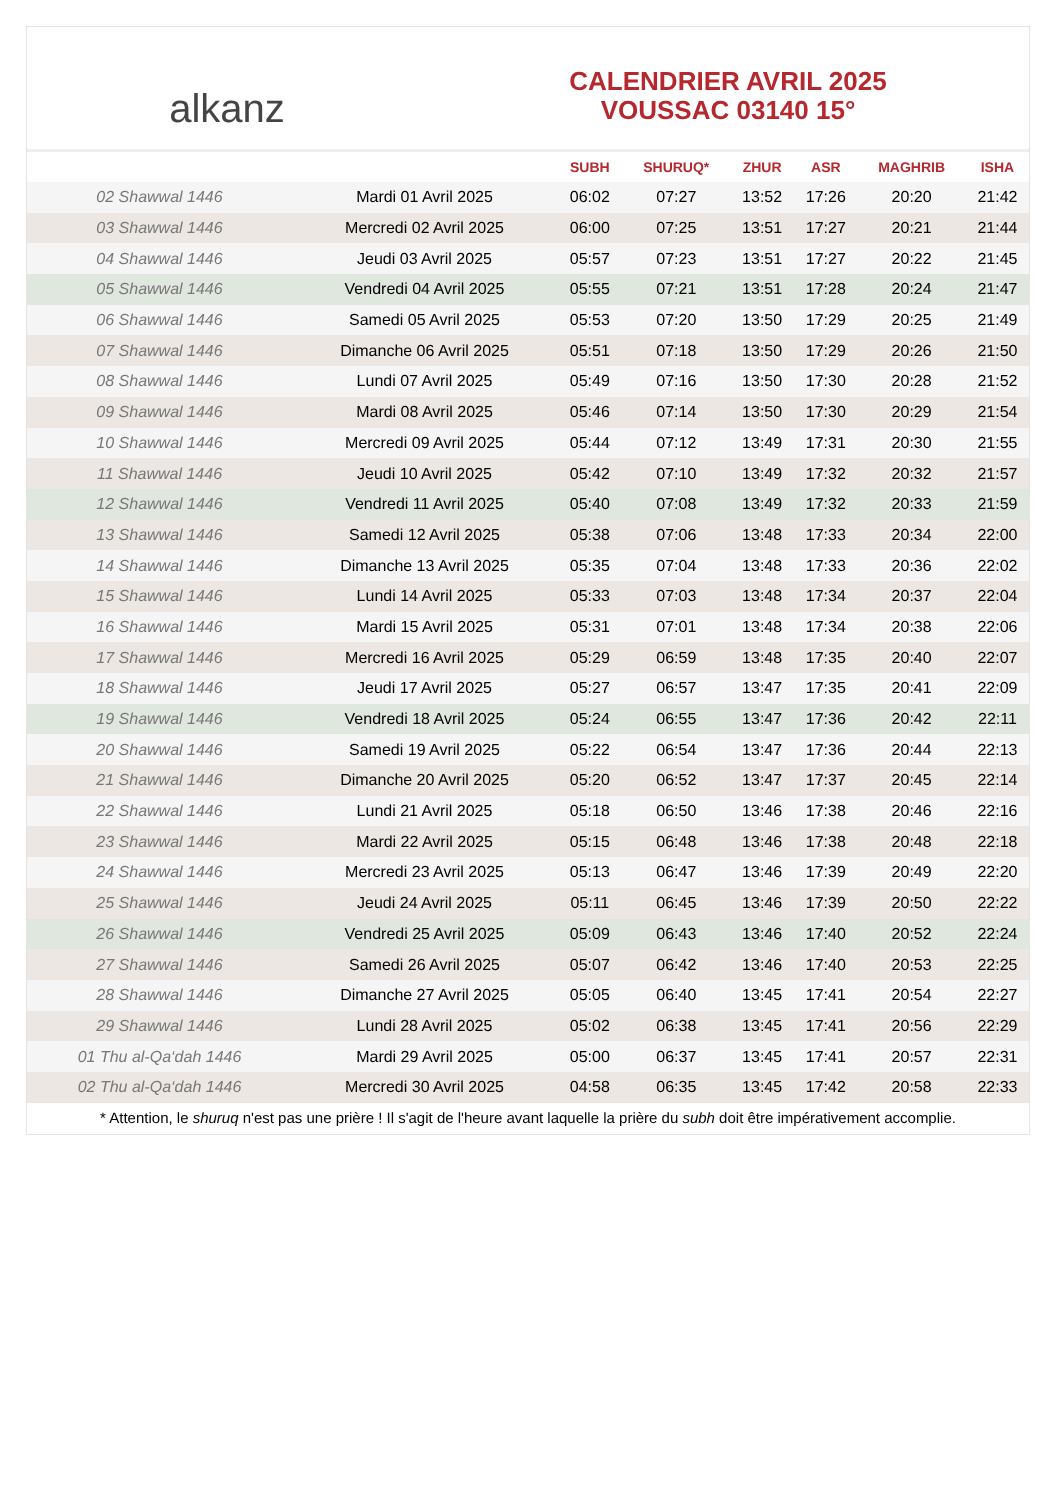alkanz
CALENDRIER AVRIL 2025
VOUSSAC 03140 15°
| | | SUBH | SHURUQ* | ZHUR | ASR | MAGHRIB | ISHA |
| --- | --- | --- | --- | --- | --- | --- | --- |
| 02 Shawwal 1446 | Mardi 01 Avril 2025 | 06:02 | 07:27 | 13:52 | 17:26 | 20:20 | 21:42 |
| 03 Shawwal 1446 | Mercredi 02 Avril 2025 | 06:00 | 07:25 | 13:51 | 17:27 | 20:21 | 21:44 |
| 04 Shawwal 1446 | Jeudi 03 Avril 2025 | 05:57 | 07:23 | 13:51 | 17:27 | 20:22 | 21:45 |
| 05 Shawwal 1446 | Vendredi 04 Avril 2025 | 05:55 | 07:21 | 13:51 | 17:28 | 20:24 | 21:47 |
| 06 Shawwal 1446 | Samedi 05 Avril 2025 | 05:53 | 07:20 | 13:50 | 17:29 | 20:25 | 21:49 |
| 07 Shawwal 1446 | Dimanche 06 Avril 2025 | 05:51 | 07:18 | 13:50 | 17:29 | 20:26 | 21:50 |
| 08 Shawwal 1446 | Lundi 07 Avril 2025 | 05:49 | 07:16 | 13:50 | 17:30 | 20:28 | 21:52 |
| 09 Shawwal 1446 | Mardi 08 Avril 2025 | 05:46 | 07:14 | 13:50 | 17:30 | 20:29 | 21:54 |
| 10 Shawwal 1446 | Mercredi 09 Avril 2025 | 05:44 | 07:12 | 13:49 | 17:31 | 20:30 | 21:55 |
| 11 Shawwal 1446 | Jeudi 10 Avril 2025 | 05:42 | 07:10 | 13:49 | 17:32 | 20:32 | 21:57 |
| 12 Shawwal 1446 | Vendredi 11 Avril 2025 | 05:40 | 07:08 | 13:49 | 17:32 | 20:33 | 21:59 |
| 13 Shawwal 1446 | Samedi 12 Avril 2025 | 05:38 | 07:06 | 13:48 | 17:33 | 20:34 | 22:00 |
| 14 Shawwal 1446 | Dimanche 13 Avril 2025 | 05:35 | 07:04 | 13:48 | 17:33 | 20:36 | 22:02 |
| 15 Shawwal 1446 | Lundi 14 Avril 2025 | 05:33 | 07:03 | 13:48 | 17:34 | 20:37 | 22:04 |
| 16 Shawwal 1446 | Mardi 15 Avril 2025 | 05:31 | 07:01 | 13:48 | 17:34 | 20:38 | 22:06 |
| 17 Shawwal 1446 | Mercredi 16 Avril 2025 | 05:29 | 06:59 | 13:48 | 17:35 | 20:40 | 22:07 |
| 18 Shawwal 1446 | Jeudi 17 Avril 2025 | 05:27 | 06:57 | 13:47 | 17:35 | 20:41 | 22:09 |
| 19 Shawwal 1446 | Vendredi 18 Avril 2025 | 05:24 | 06:55 | 13:47 | 17:36 | 20:42 | 22:11 |
| 20 Shawwal 1446 | Samedi 19 Avril 2025 | 05:22 | 06:54 | 13:47 | 17:36 | 20:44 | 22:13 |
| 21 Shawwal 1446 | Dimanche 20 Avril 2025 | 05:20 | 06:52 | 13:47 | 17:37 | 20:45 | 22:14 |
| 22 Shawwal 1446 | Lundi 21 Avril 2025 | 05:18 | 06:50 | 13:46 | 17:38 | 20:46 | 22:16 |
| 23 Shawwal 1446 | Mardi 22 Avril 2025 | 05:15 | 06:48 | 13:46 | 17:38 | 20:48 | 22:18 |
| 24 Shawwal 1446 | Mercredi 23 Avril 2025 | 05:13 | 06:47 | 13:46 | 17:39 | 20:49 | 22:20 |
| 25 Shawwal 1446 | Jeudi 24 Avril 2025 | 05:11 | 06:45 | 13:46 | 17:39 | 20:50 | 22:22 |
| 26 Shawwal 1446 | Vendredi 25 Avril 2025 | 05:09 | 06:43 | 13:46 | 17:40 | 20:52 | 22:24 |
| 27 Shawwal 1446 | Samedi 26 Avril 2025 | 05:07 | 06:42 | 13:46 | 17:40 | 20:53 | 22:25 |
| 28 Shawwal 1446 | Dimanche 27 Avril 2025 | 05:05 | 06:40 | 13:45 | 17:41 | 20:54 | 22:27 |
| 29 Shawwal 1446 | Lundi 28 Avril 2025 | 05:02 | 06:38 | 13:45 | 17:41 | 20:56 | 22:29 |
| 01 Thu al-Qa‘dah 1446 | Mardi 29 Avril 2025 | 05:00 | 06:37 | 13:45 | 17:41 | 20:57 | 22:31 |
| 02 Thu al-Qa‘dah 1446 | Mercredi 30 Avril 2025 | 04:58 | 06:35 | 13:45 | 17:42 | 20:58 | 22:33 |
* Attention, le shuruq n'est pas une prière ! Il s'agit de l'heure avant laquelle la prière du subh doit être impérativement accomplie.